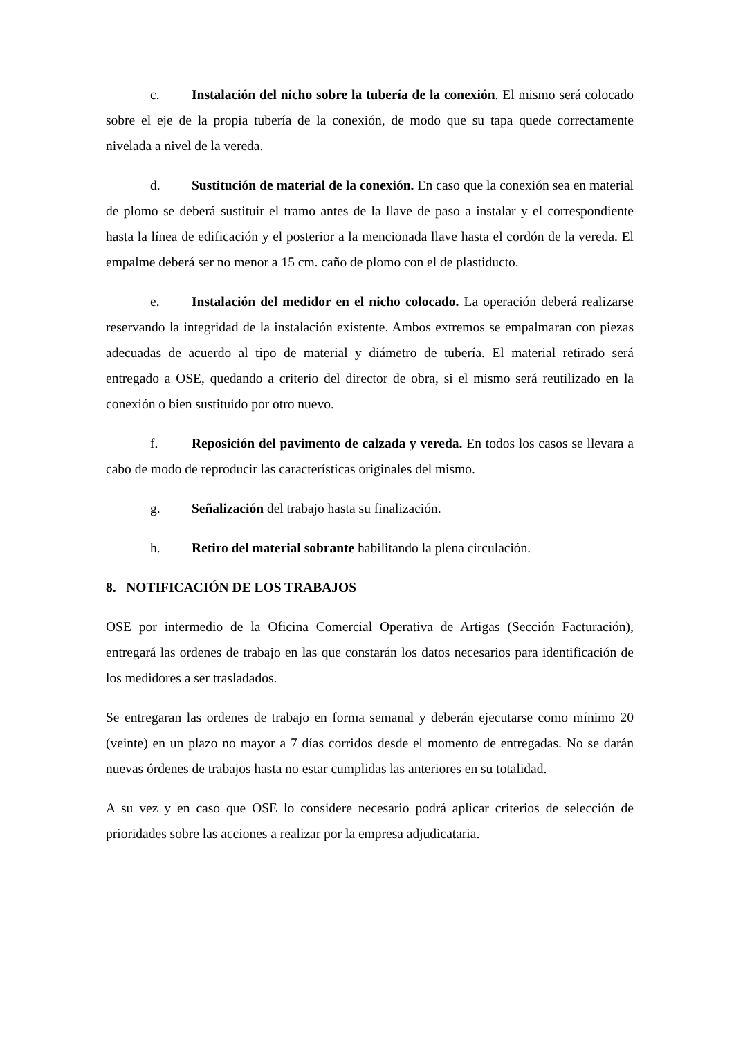c. Instalación del nicho sobre la tubería de la conexión. El mismo será colocado sobre el eje de la propia tubería de la conexión, de modo que su tapa quede correctamente nivelada a nivel de la vereda.
d. Sustitución de material de la conexión. En caso que la conexión sea en material de plomo se deberá sustituir el tramo antes de la llave de paso a instalar y el correspondiente hasta la línea de edificación y el posterior a la mencionada llave hasta el cordón de la vereda. El empalme deberá ser no menor a 15 cm. caño de plomo con el de plastiducto.
e. Instalación del medidor en el nicho colocado. La operación deberá realizarse reservando la integridad de la instalación existente. Ambos extremos se empalmaran con piezas adecuadas de acuerdo al tipo de material y diámetro de tubería. El material retirado será entregado a OSE, quedando a criterio del director de obra, si el mismo será reutilizado en la conexión o bien sustituido por otro nuevo.
f. Reposición del pavimento de calzada y vereda. En todos los casos se llevara a cabo de modo de reproducir las características originales del mismo.
g. Señalización del trabajo hasta su finalización.
h. Retiro del material sobrante habilitando la plena circulación.
8. NOTIFICACIÓN DE LOS TRABAJOS
OSE por intermedio de la Oficina Comercial Operativa de Artigas (Sección Facturación), entregará las ordenes de trabajo en las que constarán los datos necesarios para identificación de los medidores a ser trasladados.
Se entregaran las ordenes de trabajo en forma semanal y deberán ejecutarse como mínimo 20 (veinte) en un plazo no mayor a 7 días corridos desde el momento de entregadas. No se darán nuevas órdenes de trabajos hasta no estar cumplidas las anteriores en su totalidad.
A su vez y en caso que OSE lo considere necesario podrá aplicar criterios de selección de prioridades sobre las acciones a realizar por la empresa adjudicataria.